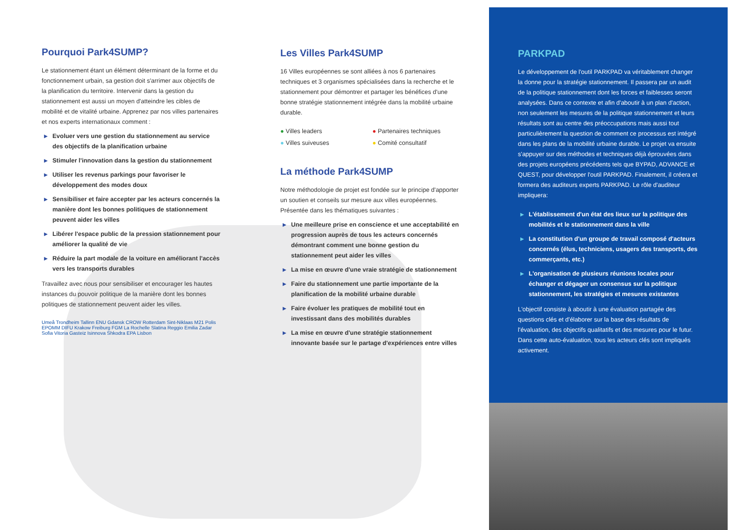Pourquoi Park4SUMP?
Le stationnement étant un élément déterminant de la forme et du fonctionnement urbain, sa gestion doit s'arrimer aux objectifs de la planification du territoire. Intervenir dans la gestion du stationnement est aussi un moyen d'atteindre les cibles de mobilité et de vitalité urbaine. Apprenez par nos villes partenaires et nos experts internationaux comment :
▶ Evoluer vers une gestion du stationnement au service des objectifs de la planification urbaine
▶ Stimuler l'innovation dans la gestion du stationnement
▶ Utiliser les revenus parkings pour favoriser le développement des modes doux
▶ Sensibiliser et faire accepter par les acteurs concernés la manière dont les bonnes politiques de stationnement peuvent aider les villes
▶ Libérer l'espace public de la pression stationnement pour améliorer la qualité de vie
▶ Réduire la part modale de la voiture en améliorant l'accès vers les transports durables
Travaillez avec nous pour sensibiliser et encourager les hautes instances du pouvoir politique de la manière dont les bonnes politiques de stationnement peuvent aider les villes.
Umeå Trondheim Tallinn ENU Gdansk CROW Rotterdam Sint-Niklaas M21 Polis EPOMM DIFU Krakow Freiburg FGM La Rochelle Slatina Reggio Emilia Zadar Sofia Vitoria Gasteiz Isinnova Shkodra EPA Lisbon
Les Villes Park4SUMP
16 Villes européennes se sont alliées à nos 6 partenaires techniques et 3 organismes spécialisées dans la recherche et le stationnement pour démontrer et partager les bénéfices d'une bonne stratégie stationnement intégrée dans la mobilité urbaine durable.
● Villes leaders ● Partenaires techniques ● Villes suiveuses ● Comité consultatif
La méthode Park4SUMP
Notre méthodologie de projet est fondée sur le principe d'apporter un soutien et conseils sur mesure aux villes européennes. Présentée dans les thématiques suivantes :
▶ Une meilleure prise en conscience et une acceptabilité en progression auprès de tous les acteurs concernés démontrant comment une bonne gestion du stationnement peut aider les villes
▶ La mise en œuvre d'une vraie stratégie de stationnement
▶ Faire du stationnement une partie importante de la planification de la mobilité urbaine durable
▶ Faire évoluer les pratiques de mobilité tout en investissant dans des mobilités durables
▶ La mise en œuvre d'une stratégie stationnement innovante basée sur le partage d'expériences entre villes
PARKPAD
Le développement de l'outil PARKPAD va véritablement changer la donne pour la stratégie stationnement. Il passera par un audit de la politique stationnement dont les forces et faiblesses seront analysées. Dans ce contexte et afin d'aboutir à un plan d'action, non seulement les mesures de la politique stationnement et leurs résultats sont au centre des préoccupations mais aussi tout particulièrement la question de comment ce processus est intégré dans les plans de la mobilité urbaine durable. Le projet va ensuite s'appuyer sur des méthodes et techniques déjà éprouvées dans des projets européens précédents tels que BYPAD, ADVANCE et QUEST, pour développer l'outil PARKPAD. Finalement, il créera et formera des auditeurs experts PARKPAD. Le rôle d'auditeur impliquera:
▶ L'établissement d'un état des lieux sur la politique des mobilités et le stationnement dans la ville
▶ La constitution d'un groupe de travail composé d'acteurs concernés (élus, techniciens, usagers des transports, des commerçants, etc.)
▶ L'organisation de plusieurs réunions locales pour échanger et dégager un consensus sur la politique stationnement, les stratégies et mesures existantes
L'objectif consiste à aboutir à une évaluation partagée des questions clés et d'élaborer sur la base des résultats de l'évaluation, des objectifs qualitatifs et des mesures pour le futur. Dans cette auto-évaluation, tous les acteurs clés sont impliqués activement.